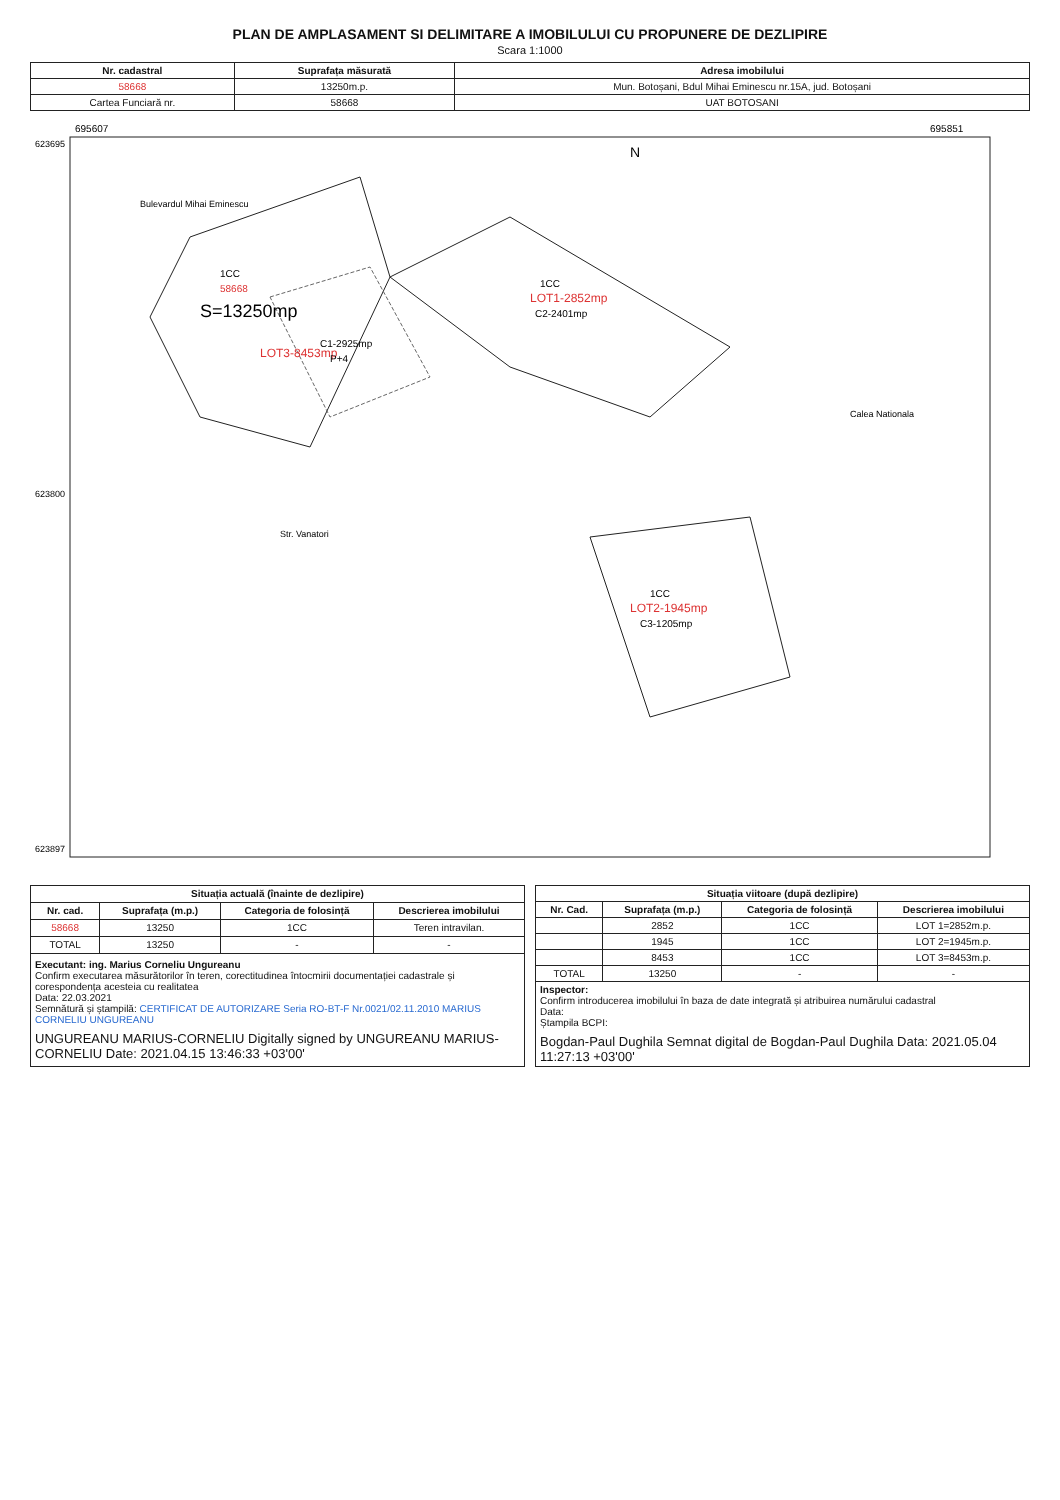PLAN DE AMPLASAMENT SI DELIMITARE A IMOBILULUI CU PROPUNERE DE DEZLIPIRE
Scara 1:1000
| Nr. cadastral | Suprafața măsurată | Adresa imobilului |
| --- | --- | --- |
| 58668 | 13250m.p. | Mun. Botoșani, Bdul Mihai Eminescu nr.15A, jud. Botoșani |
| Cartea Funciară nr. | 58668 | UAT BOTOSANI |
695607
695851
623695
623800
623897
1CC
58668
S=13250mp
LOT3-8453mp
C1-2925mp
P+4
1CC
LOT1-2852mp
C2-2401mp
1CC
LOT2-1945mp
C3-1205mp
Bulevardul Mihai Eminescu
Str. Vanatori
Calea Nationala
N
| Situația actuală (înainte de dezlipire) | | | |
| --- | --- | --- | --- |
| Nr. cad. | Suprafața (m.p.) | Categoria de folosință | Descrierea imobilului |
| 58668 | 13250 | 1CC | Teren intravilan. |
| TOTAL | 13250 | - | - |
| Executant: ing. Marius Corneliu Ungureanu Confirm executarea măsurătorilor în teren, corectitudinea întocmirii documentației cadastrale și corespondența acesteia cu realitatea Data: 22.03.2021 Semnătură și ștampilă: CERTIFICAT DE AUTORIZARE Seria RO-BT-F Nr.0021/02.11.2010 MARIUS CORNELIU UNGUREANU UNGUREANU MARIUS-CORNELIU Digitally signed by UNGUREANU MARIUS-CORNELIU Date: 2021.04.15 13:46:33 +03'00' | | | |
| Situația viitoare (după dezlipire) | | | |
| --- | --- | --- | --- |
| Nr. Cad. | Suprafața (m.p.) | Categoria de folosință | Descrierea imobilului |
| | 2852 | 1CC | LOT 1=2852m.p. |
| | 1945 | 1CC | LOT 2=1945m.p. |
| | 8453 | 1CC | LOT 3=8453m.p. |
| TOTAL | 13250 | - | - |
| Inspector: Confirm introducerea imobilului în baza de date integrată și atribuirea numărului cadastral Data: Ștampila BCPI: Bogdan-Paul Dughila Semnat digital de Bogdan-Paul Dughila Data: 2021.05.04 11:27:13 +03'00' | | | |